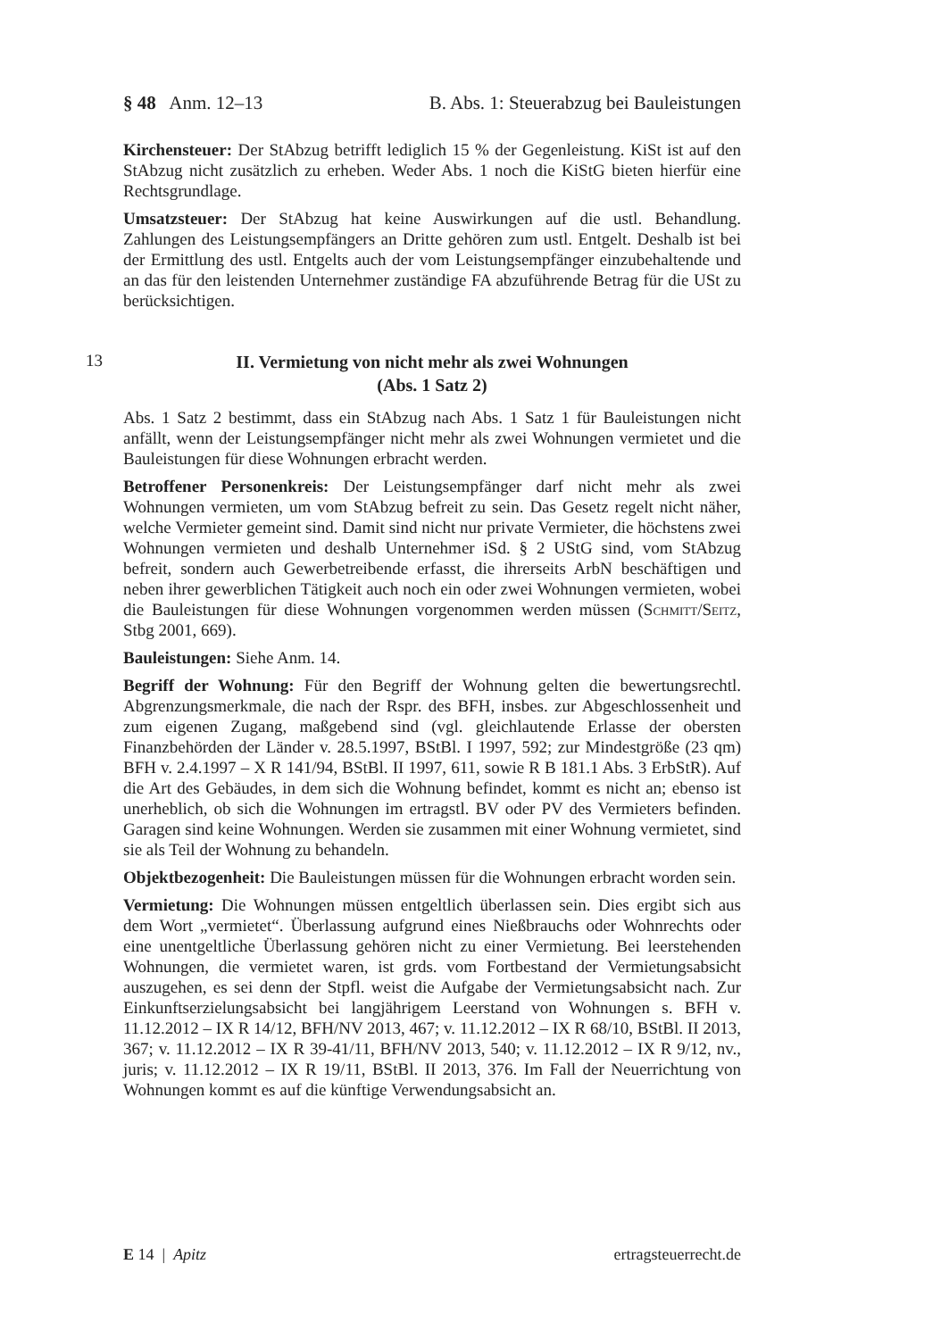§ 48 Anm. 12–13 B. Abs. 1: Steuerabzug bei Bauleistungen
Kirchensteuer: Der StAbzug betrifft lediglich 15 % der Gegenleistung. KiSt ist auf den StAbzug nicht zusätzlich zu erheben. Weder Abs. 1 noch die KiStG bieten hierfür eine Rechtsgrundlage.
Umsatzsteuer: Der StAbzug hat keine Auswirkungen auf die ustl. Behandlung. Zahlungen des Leistungsempfängers an Dritte gehören zum ustl. Entgelt. Deshalb ist bei der Ermittlung des ustl. Entgelts auch der vom Leistungsempfänger einzubehaltende und an das für den leistenden Unternehmer zuständige FA abzuführende Betrag für die USt zu berücksichtigen.
13
II. Vermietung von nicht mehr als zwei Wohnungen
(Abs. 1 Satz 2)
Abs. 1 Satz 2 bestimmt, dass ein StAbzug nach Abs. 1 Satz 1 für Bauleistungen nicht anfällt, wenn der Leistungsempfänger nicht mehr als zwei Wohnungen vermietet und die Bauleistungen für diese Wohnungen erbracht werden.
Betroffener Personenkreis: Der Leistungsempfänger darf nicht mehr als zwei Wohnungen vermieten, um vom StAbzug befreit zu sein. Das Gesetz regelt nicht näher, welche Vermieter gemeint sind. Damit sind nicht nur private Vermieter, die höchstens zwei Wohnungen vermieten und deshalb Unternehmer iSd. § 2 UStG sind, vom StAbzug befreit, sondern auch Gewerbetreibende erfasst, die ihrerseits ArbN beschäftigen und neben ihrer gewerblichen Tätigkeit auch noch ein oder zwei Wohnungen vermieten, wobei die Bauleistungen für diese Wohnungen vorgenommen werden müssen (Schmitt/Seitz, Stbg 2001, 669).
Bauleistungen: Siehe Anm. 14.
Begriff der Wohnung: Für den Begriff der Wohnung gelten die bewertungsrechtl. Abgrenzungsmerkmale, die nach der Rspr. des BFH, insbes. zur Abgeschlossenheit und zum eigenen Zugang, maßgebend sind (vgl. gleichlautende Erlasse der obersten Finanzbehörden der Länder v. 28.5.1997, BStBl. I 1997, 592; zur Mindestgröße (23 qm) BFH v. 2.4.1997 – X R 141/94, BStBl. II 1997, 611, sowie R B 181.1 Abs. 3 ErbStR). Auf die Art des Gebäudes, in dem sich die Wohnung befindet, kommt es nicht an; ebenso ist unerheblich, ob sich die Wohnungen im ertragstl. BV oder PV des Vermieters befinden. Garagen sind keine Wohnungen. Werden sie zusammen mit einer Wohnung vermietet, sind sie als Teil der Wohnung zu behandeln.
Objektbezogenheit: Die Bauleistungen müssen für die Wohnungen erbracht worden sein.
Vermietung: Die Wohnungen müssen entgeltlich überlassen sein. Dies ergibt sich aus dem Wort „vermietet“. Überlassung aufgrund eines Nießbrauchs oder Wohnrechts oder eine unentgeltliche Überlassung gehören nicht zu einer Vermietung. Bei leerstehenden Wohnungen, die vermietet waren, ist grds. vom Fortbestand der Vermietungsabsicht auszugehen, es sei denn der Stpfl. weist die Aufgabe der Vermietungsabsicht nach. Zur Einkunftserzielungsabsicht bei langjährigem Leerstand von Wohnungen s. BFH v. 11.12.2012 – IX R 14/12, BFH/NV 2013, 467; v. 11.12.2012 – IX R 68/10, BStBl. II 2013, 367; v. 11.12.2012 – IX R 39-41/11, BFH/NV 2013, 540; v. 11.12.2012 – IX R 9/12, nv., juris; v. 11.12.2012 – IX R 19/11, BStBl. II 2013, 376. Im Fall der Neuerrichtung von Wohnungen kommt es auf die künftige Verwendungsabsicht an.
E 14 | Apitz ertragsteuerrecht.de